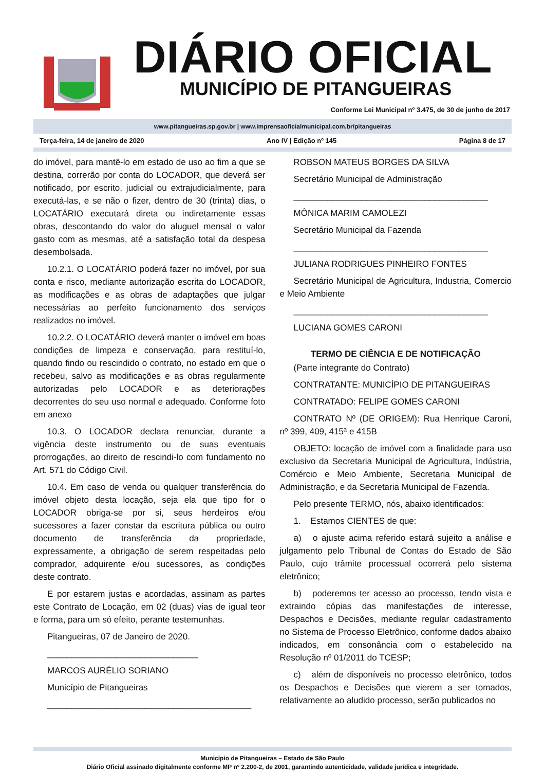DIÁRIO OFICIAL
MUNICÍPIO DE PITANGUEIRAS
Conforme Lei Municipal nº 3.475, de 30 de junho de 2017
www.pitangueiras.sp.gov.br | www.imprensaoficialmunicipal.com.br/pitangueiras
Terça-feira, 14 de janeiro de 2020 Ano IV | Edição nº 145 Página 8 de 17
do imóvel, para mantê-lo em estado de uso ao fim a que se destina, correrão por conta do LOCADOR, que deverá ser notificado, por escrito, judicial ou extrajudicialmente, para executá-las, e se não o fizer, dentro de 30 (trinta) dias, o LOCATÁRIO executará direta ou indiretamente essas obras, descontando do valor do aluguel mensal o valor gasto com as mesmas, até a satisfação total da despesa desembolsada.
10.2.1. O LOCATÁRIO poderá fazer no imóvel, por sua conta e risco, mediante autorização escrita do LOCADOR, as modificações e as obras de adaptações que julgar necessárias ao perfeito funcionamento dos serviços realizados no imóvel.
10.2.2. O LOCATÁRIO deverá manter o imóvel em boas condições de limpeza e conservação, para restituí-lo, quando findo ou rescindido o contrato, no estado em que o recebeu, salvo as modificações e as obras regularmente autorizadas pelo LOCADOR e as deteriorações decorrentes do seu uso normal e adequado. Conforme foto em anexo
10.3. O LOCADOR declara renunciar, durante a vigência deste instrumento ou de suas eventuais prorrogações, ao direito de rescindi-lo com fundamento no Art. 571 do Código Civil.
10.4. Em caso de venda ou qualquer transferência do imóvel objeto desta locação, seja ela que tipo for o LOCADOR obriga-se por si, seus herdeiros e/ou sucessores a fazer constar da escritura pública ou outro documento de transferência da propriedade, expressamente, a obrigação de serem respeitadas pelo comprador, adquirente e/ou sucessores, as condições deste contrato.
E por estarem justas e acordadas, assinam as partes este Contrato de Locação, em 02 (duas) vias de igual teor e forma, para um só efeito, perante testemunhas.
Pitangueiras, 07 de Janeiro de 2020.
_______________________________
MARCOS AURÉLIO SORIANO
Município de Pitangueiras
__________________________________________
ROBSON MATEUS BORGES DA SILVA
Secretário Municipal de Administração
________________________________________
MÔNICA MARIM CAMOLEZI
Secretário Municipal da Fazenda
________________________________________
JULIANA RODRIGUES PINHEIRO FONTES
Secretário Municipal de Agricultura, Industria, Comercio e Meio Ambiente
________________________________________
LUCIANA GOMES CARONI
TERMO DE CIÊNCIA E DE NOTIFICAÇÃO
(Parte integrante do Contrato)
CONTRATANTE: MUNICÍPIO DE PITANGUEIRAS
CONTRATADO: FELIPE GOMES CARONI
CONTRATO Nº (DE ORIGEM): Rua Henrique Caroni, nº 399, 409, 415ª e 415B
OBJETO: locação de imóvel com a finalidade para uso exclusivo da Secretaria Municipal de Agricultura, Indústria, Comércio e Meio Ambiente, Secretaria Municipal de Administração, e da Secretaria Municipal de Fazenda.
Pelo presente TERMO, nós, abaixo identificados:
1. Estamos CIENTES de que:
a) o ajuste acima referido estará sujeito a análise e julgamento pelo Tribunal de Contas do Estado de São Paulo, cujo trâmite processual ocorrerá pelo sistema eletrônico;
b) poderemos ter acesso ao processo, tendo vista e extraindo cópias das manifestações de interesse, Despachos e Decisões, mediante regular cadastramento no Sistema de Processo Eletrônico, conforme dados abaixo indicados, em consonância com o estabelecido na Resolução nº 01/2011 do TCESP;
c) além de disponíveis no processo eletrônico, todos os Despachos e Decisões que vierem a ser tomados, relativamente ao aludido processo, serão publicados no
Município de Pitangueiras – Estado de São Paulo
Diário Oficial assinado digitalmente conforme MP nº 2.200-2, de 2001, garantindo autenticidade, validade jurídica e integridade.